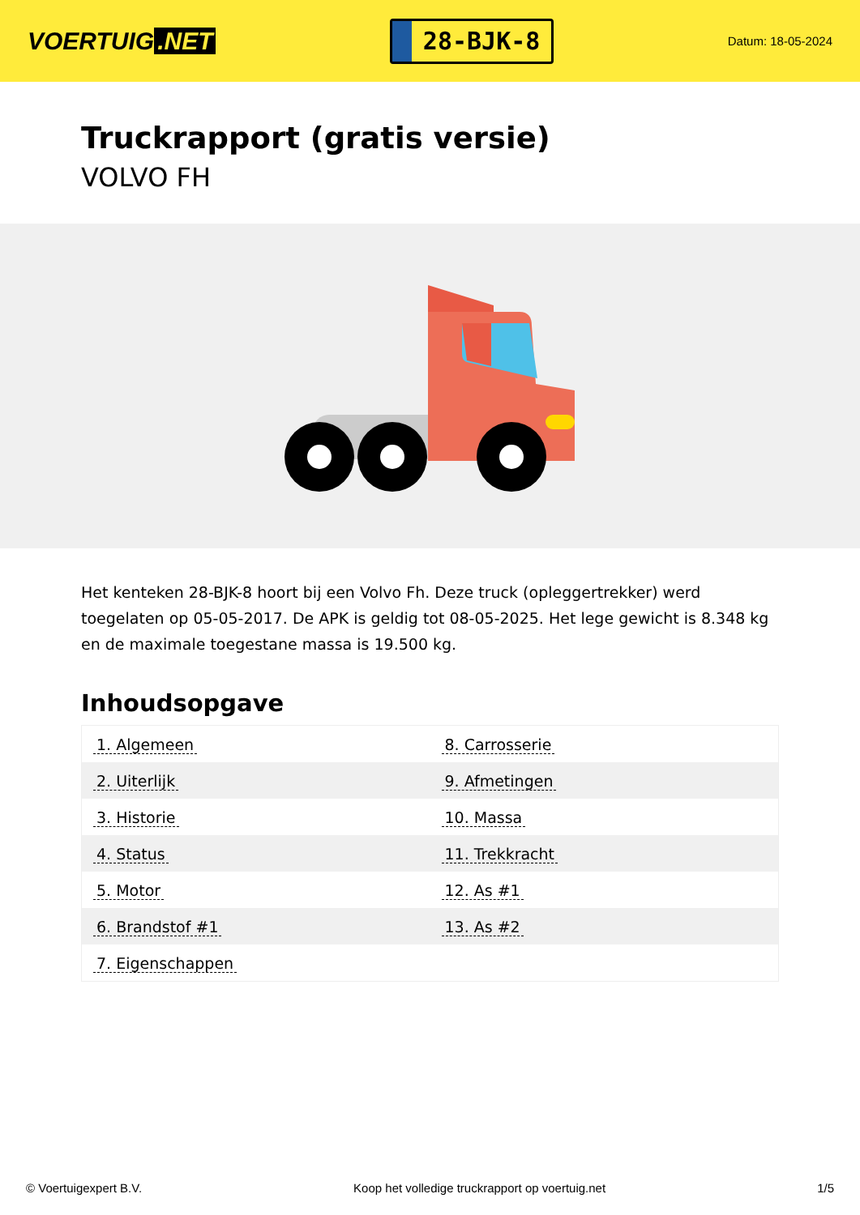VOERTUIG.NET
28-BJK-8
Datum: 18-05-2024
Truckrapport (gratis versie)
VOLVO FH
Het kenteken 28-BJK-8 hoort bij een Volvo Fh. Deze truck (opleggertrekker) werd toegelaten op 05-05-2017. De APK is geldig tot 08-05-2025. Het lege gewicht is 8.348 kg en de maximale toegestane massa is 19.500 kg.
Inhoudsopgave
| 1. Algemeen | 8. Carrosserie |
| 2. Uiterlijk | 9. Afmetingen |
| 3. Historie | 10. Massa |
| 4. Status | 11. Trekkracht |
| 5. Motor | 12. As #1 |
| 6. Brandstof #1 | 13. As #2 |
| 7. Eigenschappen | |
© Voertuigexpert B.V. Koop het volledige truckrapport op voertuig.net
1/5